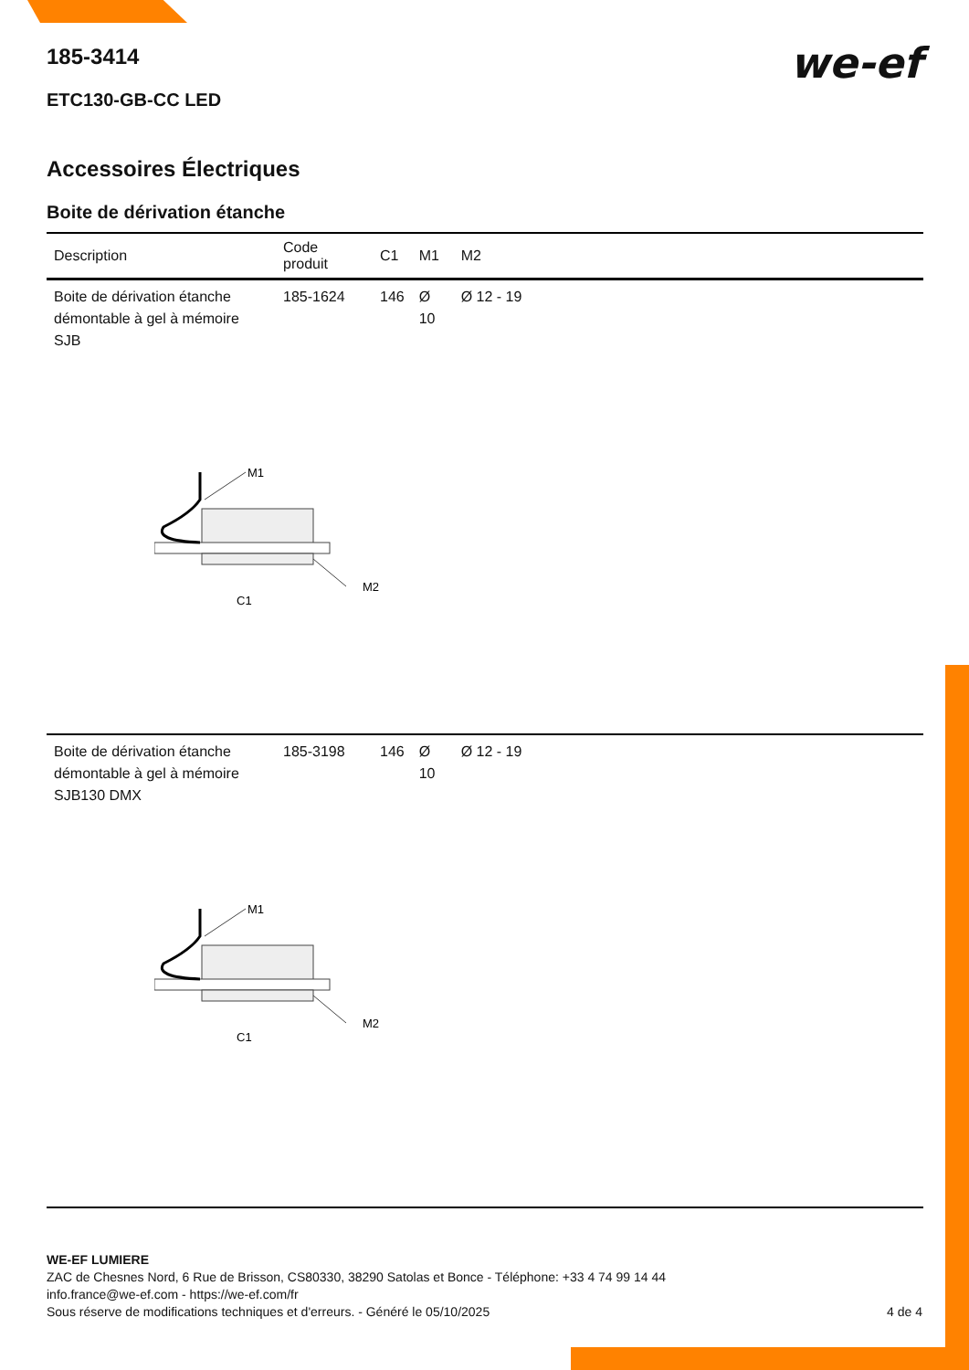we-ef
185-3414
ETC130-GB-CC LED
Accessoires Électriques
Boite de dérivation étanche
| Description | Code produit | C1 | M1 | M2 |
| --- | --- | --- | --- | --- |
| Boite de dérivation étanche démontable à gel à mémoire SJB | 185-1624 | 146 | Ø 10 | Ø 12 - 19 |
| M1 M2 C1 | | | | |
| Boite de dérivation étanche démontable à gel à mémoire SJB130 DMX | 185-3198 | 146 | Ø 10 | Ø 12 - 19 |
| M1 M2 C1 | | | | |
WE-EF LUMIERE
ZAC de Chesnes Nord, 6 Rue de Brisson, CS80330, 38290 Satolas et Bonce - Téléphone: +33 4 74 99 14 44
info.france@we-ef.com - https://we-ef.com/fr
Sous réserve de modifications techniques et d'erreurs. - Généré le 05/10/2025 4 de 4